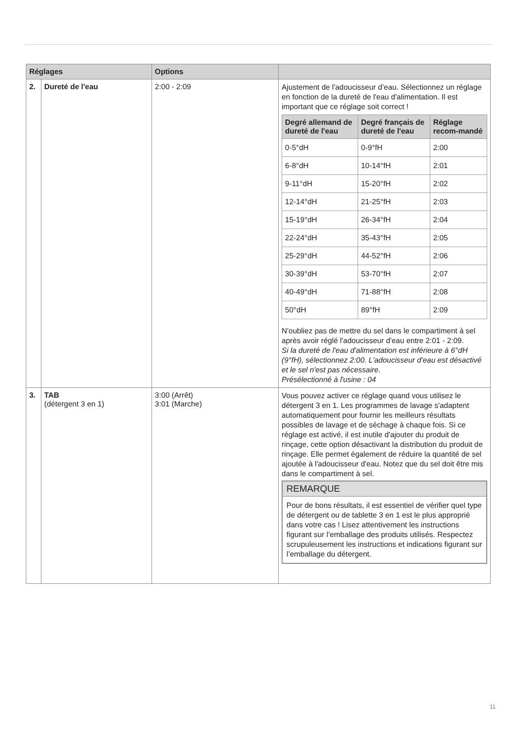| Réglages | | Options | |
| --- | --- | --- | --- |
| 2. | Dureté de l'eau | 2:00 - 2:09 | Ajustement de l'adoucisseur d’eau. Sélectionnez un réglage en fonction de la dureté de l'eau d'alimentation. Il est important que ce réglage soit correct ! / Degré allemand de dureté de l'eau / Degré français de dureté de l'eau / Réglage recom-mandé / / --- / --- / --- / / 0-5°dH / 0-9°fH / 2:00 / / 6-8°dH / 10-14°fH / 2:01 / / 9-11°dH / 15-20°fH / 2:02 / / 12-14°dH / 21-25°fH / 2:03 / / 15-19°dH / 26-34°fH / 2:04 / / 22-24°dH / 35-43°fH / 2:05 / / 25-29°dH / 44-52°fH / 2:06 / / 30-39°dH / 53-70°fH / 2:07 / / 40-49°dH / 71-88°fH / 2:08 / / 50°dH / 89°fH / 2:09 / N'oubliez pas de mettre du sel dans le compartiment à sel après avoir réglé l'adoucisseur d'eau entre 2:01 - 2:09. Si la dureté de l'eau d'alimentation est inférieure à 6°dH (9°fH), sélectionnez 2:00. L'adoucisseur d'eau est désactivé et le sel n'est pas nécessaire. Présélectionné à l'usine : 04 |
| 3. | TAB (détergent 3 en 1) | 3:00 (Arrêt) 3:01 (Marche) | Vous pouvez activer ce réglage quand vous utilisez le détergent 3 en 1. Les programmes de lavage s'adaptent automatiquement pour fournir les meilleurs résultats possibles de lavage et de séchage à chaque fois. Si ce réglage est activé, il est inutile d'ajouter du produit de rinçage, cette option désactivant la distribution du produit de rinçage. Elle permet également de réduire la quantité de sel ajoutée à l'adoucisseur d'eau. Notez que du sel doit être mis dans le compartiment à sel. REMARQUE Pour de bons résultats, il est essentiel de vérifier quel type de détergent ou de tablette 3 en 1 est le plus approprié dans votre cas ! Lisez attentivement les instructions figurant sur l’emballage des produits utilisés. Respectez scrupuleusement les instructions et indications figurant sur l’emballage du détergent. |
11